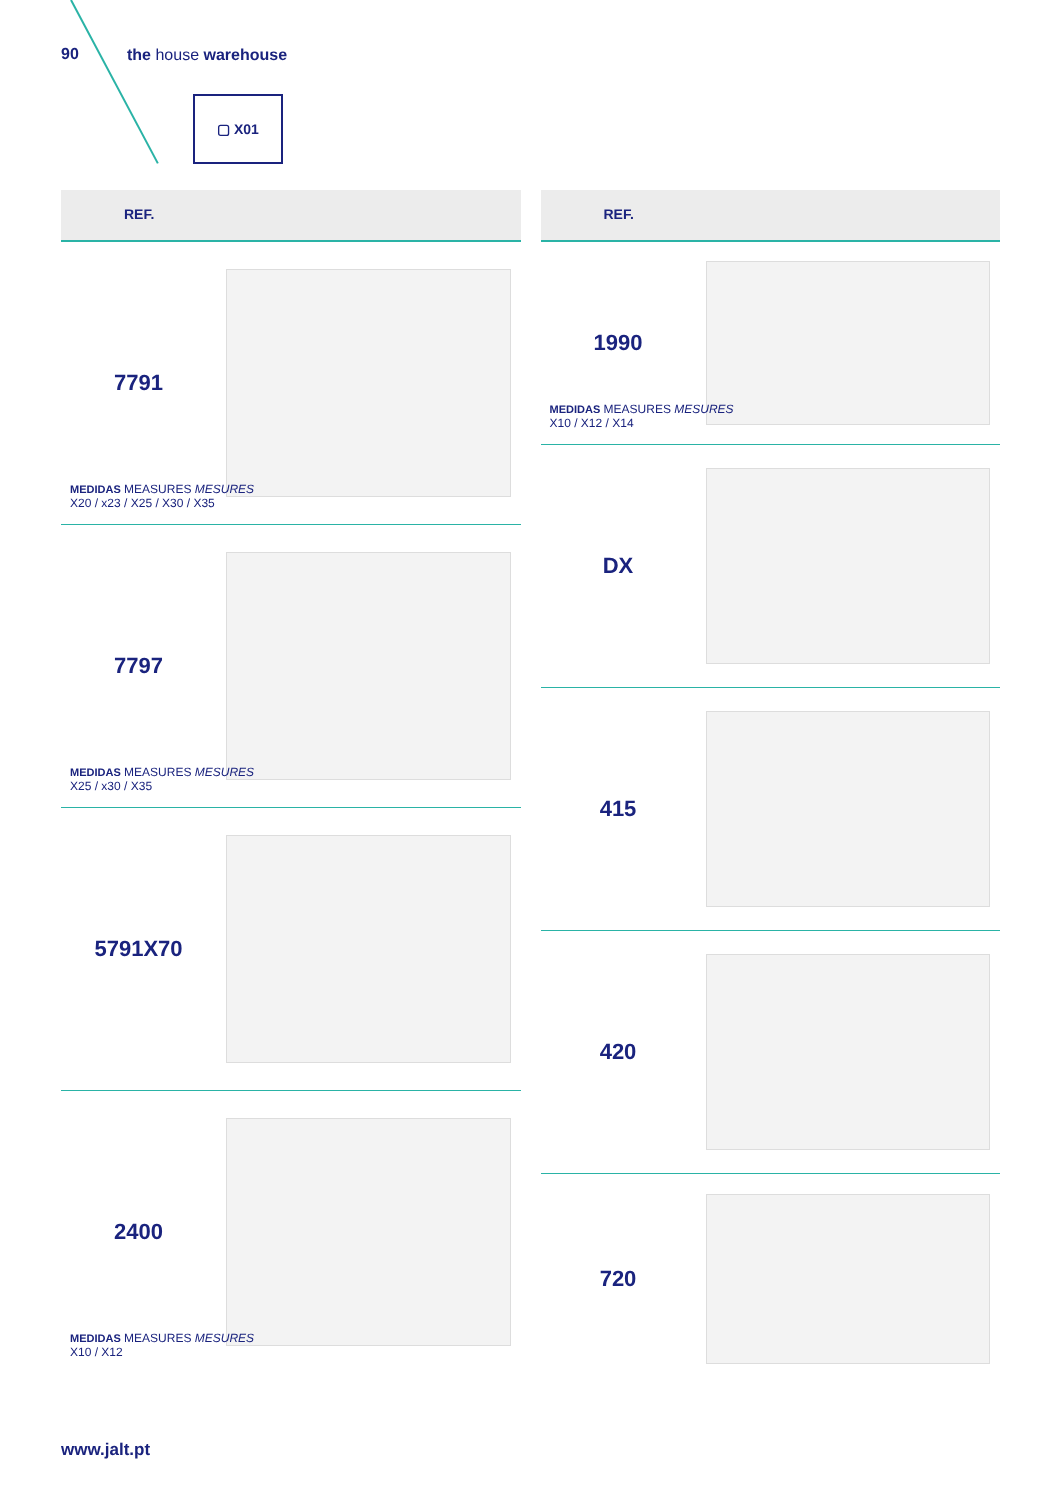90 the house warehouse
▢ X01
REF.
7791
MEDIDAS MEASURES MESURES
X20 / x23 / X25 / X30 / X35
7797
MEDIDAS MEASURES MESURES
X25 / x30 / X35
5791X70
2400
MEDIDAS MEASURES MESURES
X10 / X12
REF.
1990
MEDIDAS MEASURES MESURES
X10 / X12 / X14
DX
415
420
720
www.jalt.pt